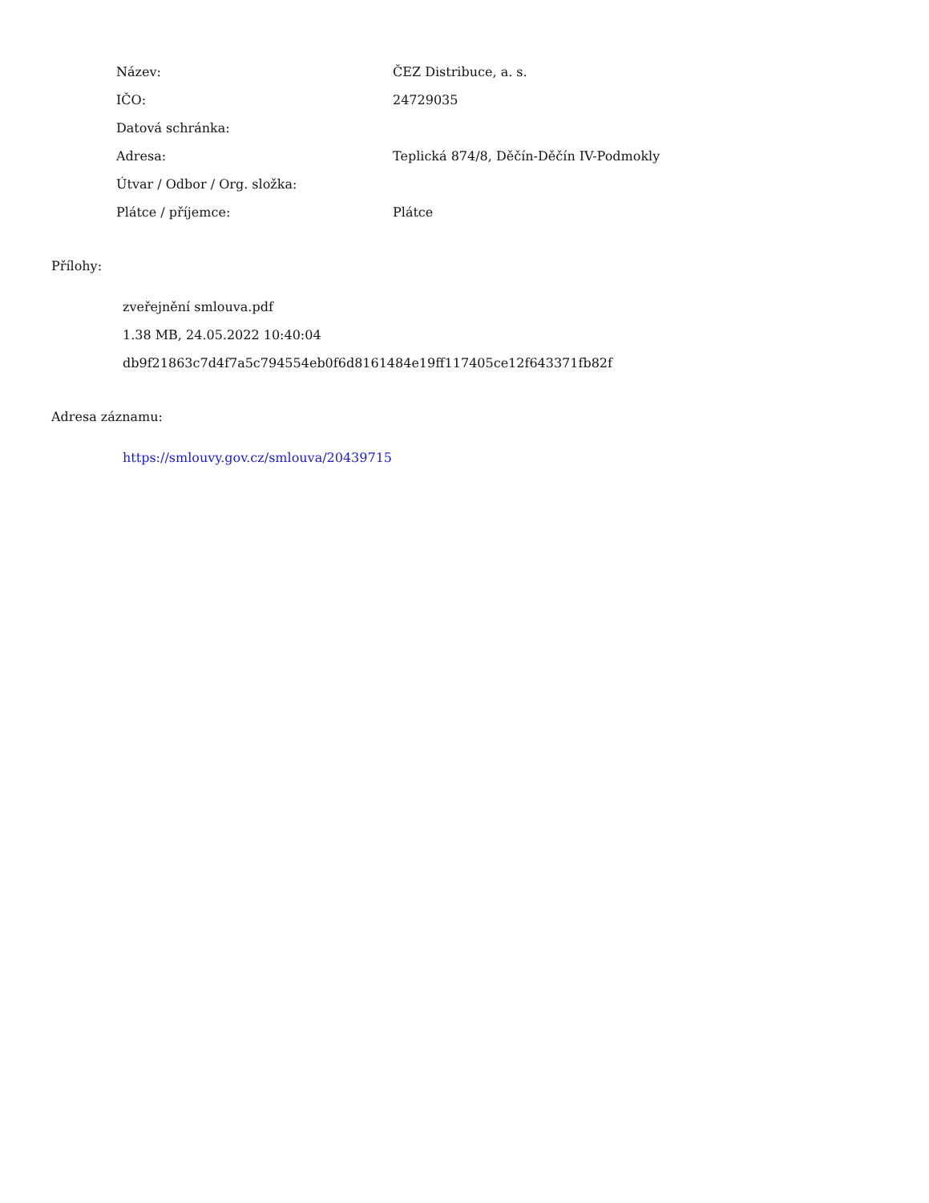| Název: | ČEZ Distribuce, a. s. |
| IČO: | 24729035 |
| Datová schránka: | |
| Adresa: | Teplická 874/8, Děčín-Děčín IV-Podmokly |
| Útvar / Odbor / Org. složka: | |
| Plátce / příjemce: | Plátce |
Přílohy:
zveřejnění smlouva.pdf
1.38 MB, 24.05.2022 10:40:04
db9f21863c7d4f7a5c794554eb0f6d8161484e19ff117405ce12f643371fb82f
Adresa záznamu:
https://smlouvy.gov.cz/smlouva/20439715